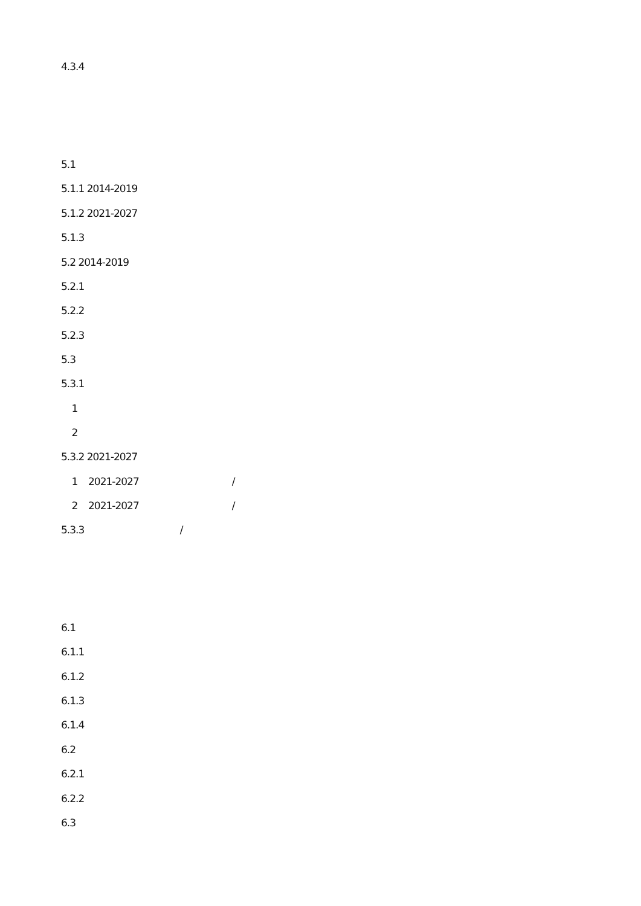4.3.4
5.1
5.1.1 2014-2019
5.1.2 2021-2027
5.1.3
5.2 2014-2019
5.2.1
5.2.2
5.2.3
5.3
5.3.1
1
2
5.3.2 2021-2027
1 2021-2027 /
2 2021-2027 /
5.3.3 /
6.1
6.1.1
6.1.2
6.1.3
6.1.4
6.2
6.2.1
6.2.2
6.3